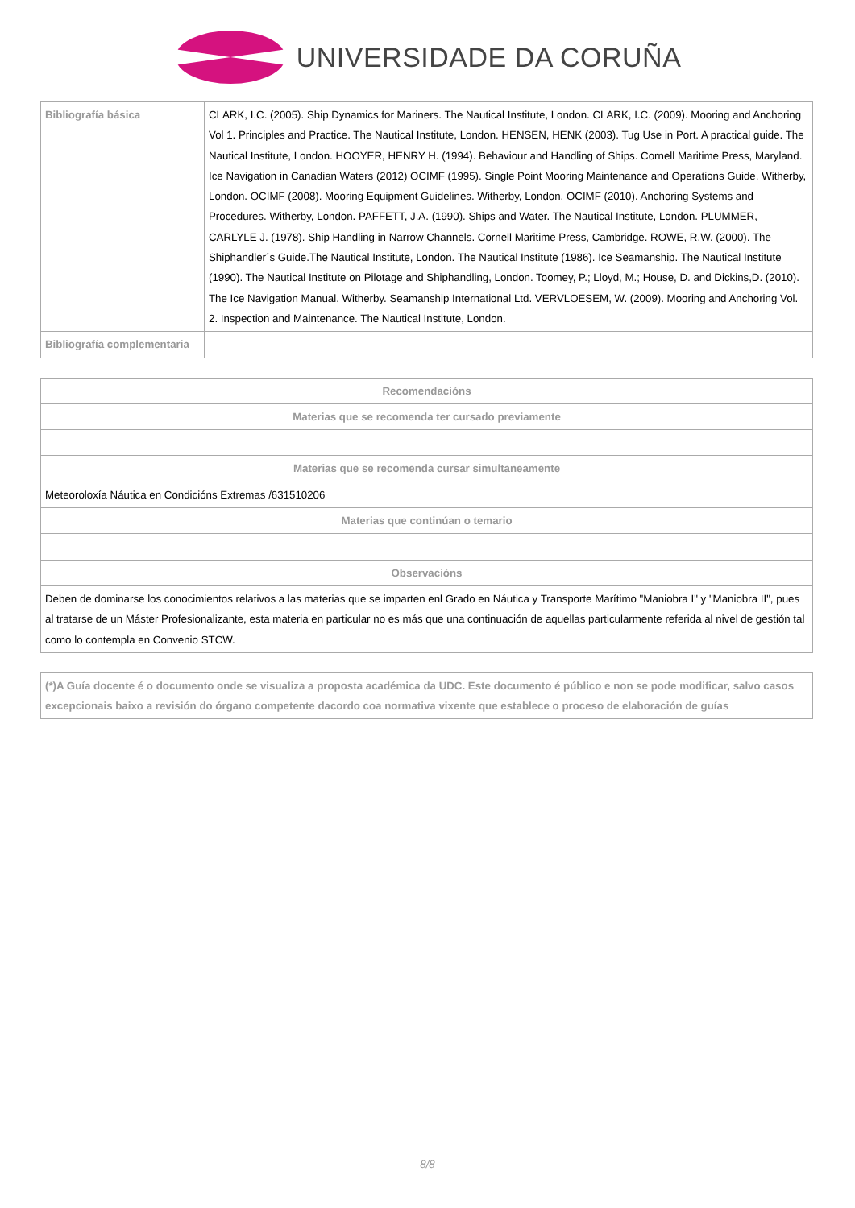UNIVERSIDADE DA CORUÑA
| Bibliografía básica | CLARK, I.C. (2005). Ship Dynamics for Mariners. The Nautical Institute, London. CLARK, I.C. (2009). Mooring and Anchoring Vol 1. Principles and Practice. The Nautical Institute, London. HENSEN, HENK (2003). Tug Use in Port. A practical guide. The Nautical Institute, London. HOOYER, HENRY H. (1994). Behaviour and Handling of Ships. Cornell Maritime Press, Maryland. Ice Navigation in Canadian Waters (2012) OCIMF (1995). Single Point Mooring Maintenance and Operations Guide. Witherby, London. OCIMF (2008). Mooring Equipment Guidelines. Witherby, London. OCIMF (2010). Anchoring Systems and Procedures. Witherby, London. PAFFETT, J.A. (1990). Ships and Water. The Nautical Institute, London. PLUMMER, CARLYLE J. (1978). Ship Handling in Narrow Channels. Cornell Maritime Press, Cambridge. ROWE, R.W. (2000). The Shiphandler´s Guide.The Nautical Institute, London. The Nautical Institute (1986). Ice Seamanship. The Nautical Institute (1990). The Nautical Institute on Pilotage and Shiphandling, London. Toomey, P.; Lloyd, M.; House, D. and Dickins,D. (2010). The Ice Navigation Manual. Witherby. Seamanship International Ltd. VERVLOESEM, W. (2009). Mooring and Anchoring Vol. 2. Inspection and Maintenance. The Nautical Institute, London. |
| Bibliografía complementaria | |
| Recomendacións |
| --- |
| Materias que se recomenda ter cursado previamente |
| Materias que se recomenda cursar simultaneamente |
| Meteoroloxía Náutica en Condicións Extremas /631510206 |
| Materias que continúan o temario |
| Observacións |
| Deben de dominarse los conocimientos relativos a las materias que se imparten enl Grado en Náutica y Transporte Marítimo "Maniobra I" y "Maniobra II", pues al tratarse de un Máster Profesionalizante, esta materia en particular no es más que una continuación de aquellas particularmente referida al nivel de gestión tal como lo contempla en Convenio STCW. |
| (*)A Guía docente é o documento onde se visualiza a proposta académica da UDC. Este documento é público e non se pode modificar, salvo casos excepcionais baixo a revisión do órgano competente dacordo coa normativa vixente que establece o proceso de elaboración de guías |
| --- |
8/8